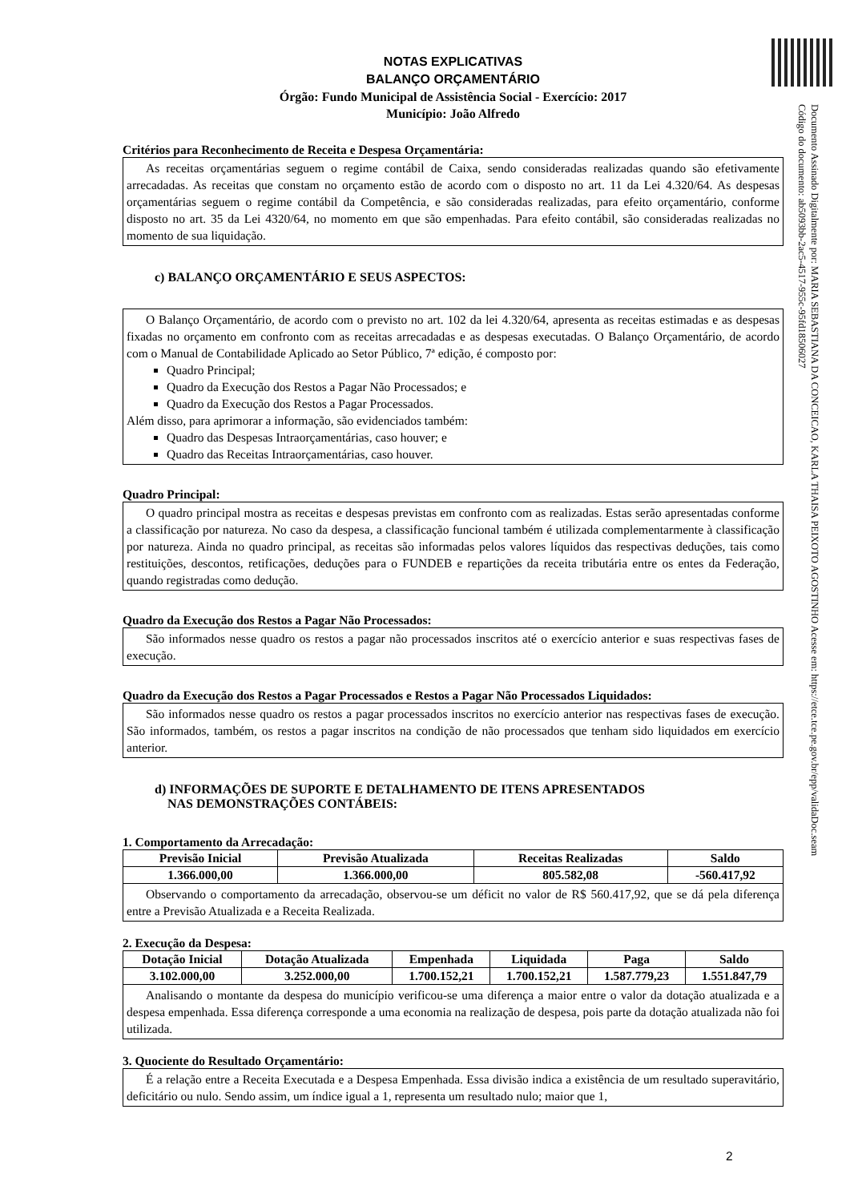NOTAS EXPLICATIVAS
BALANÇO ORÇAMENTÁRIO
Órgão: Fundo Municipal de Assistência Social - Exercício: 2017
Município: João Alfredo
Critérios para Reconhecimento de Receita e Despesa Orçamentária:
As receitas orçamentárias seguem o regime contábil de Caixa, sendo consideradas realizadas quando são efetivamente arrecadadas. As receitas que constam no orçamento estão de acordo com o disposto no art. 11 da Lei 4.320/64. As despesas orçamentárias seguem o regime contábil da Competência, e são consideradas realizadas, para efeito orçamentário, conforme disposto no art. 35 da Lei 4320/64, no momento em que são empenhadas. Para efeito contábil, são consideradas realizadas no momento de sua liquidação.
c) BALANÇO ORÇAMENTÁRIO E SEUS ASPECTOS:
O Balanço Orçamentário, de acordo com o previsto no art. 102 da lei 4.320/64, apresenta as receitas estimadas e as despesas fixadas no orçamento em confronto com as receitas arrecadadas e as despesas executadas. O Balanço Orçamentário, de acordo com o Manual de Contabilidade Aplicado ao Setor Público, 7ª edição, é composto por:
Quadro Principal;
Quadro da Execução dos Restos a Pagar Não Processados; e
Quadro da Execução dos Restos a Pagar Processados.
Além disso, para aprimorar a informação, são evidenciados também:
Quadro das Despesas Intraorçamentárias, caso houver; e
Quadro das Receitas Intraorçamentárias, caso houver.
Quadro Principal:
O quadro principal mostra as receitas e despesas previstas em confronto com as realizadas. Estas serão apresentadas conforme a classificação por natureza. No caso da despesa, a classificação funcional também é utilizada complementarmente à classificação por natureza. Ainda no quadro principal, as receitas são informadas pelos valores líquidos das respectivas deduções, tais como restituições, descontos, retificações, deduções para o FUNDEB e repartições da receita tributária entre os entes da Federação, quando registradas como dedução.
Quadro da Execução dos Restos a Pagar Não Processados:
São informados nesse quadro os restos a pagar não processados inscritos até o exercício anterior e suas respectivas fases de execução.
Quadro da Execução dos Restos a Pagar Processados e Restos a Pagar Não Processados Liquidados:
São informados nesse quadro os restos a pagar processados inscritos no exercício anterior nas respectivas fases de execução. São informados, também, os restos a pagar inscritos na condição de não processados que tenham sido liquidados em exercício anterior.
d) INFORMAÇÕES DE SUPORTE E DETALHAMENTO DE ITENS APRESENTADOS
NAS DEMONSTRAÇÕES CONTÁBEIS:
1. Comportamento da Arrecadação:
| Previsão Inicial | Previsão Atualizada | Receitas Realizadas | Saldo |
| --- | --- | --- | --- |
| 1.366.000,00 | 1.366.000,00 | 805.582,08 | -560.417,92 |
Observando o comportamento da arrecadação, observou-se um déficit no valor de R$ 560.417,92, que se dá pela diferença entre a Previsão Atualizada e a Receita Realizada.
2. Execução da Despesa:
| Dotação Inicial | Dotação Atualizada | Empenhada | Liquidada | Paga | Saldo |
| --- | --- | --- | --- | --- | --- |
| 3.102.000,00 | 3.252.000,00 | 1.700.152,21 | 1.700.152,21 | 1.587.779,23 | 1.551.847,79 |
Analisando o montante da despesa do município verificou-se uma diferença a maior entre o valor da dotação atualizada e a despesa empenhada. Essa diferença corresponde a uma economia na realização de despesa, pois parte da dotação atualizada não foi utilizada.
3. Quociente do Resultado Orçamentário:
É a relação entre a Receita Executada e a Despesa Empenhada. Essa divisão indica a existência de um resultado superavitário, deficitário ou nulo. Sendo assim, um índice igual a 1, representa um resultado nulo; maior que 1,
Documento Assinado Digitalmente por: MARIA SEBASTIANA DA CONCEICAO, KARLA THAISA PEIXOTO AGOSTINHO Acesse em: https://etce.tce.pe.gov.br/epp/validaDoc.seam Código do documento: ab5093bb-2ac5-4517-955c-95fd18506027
2